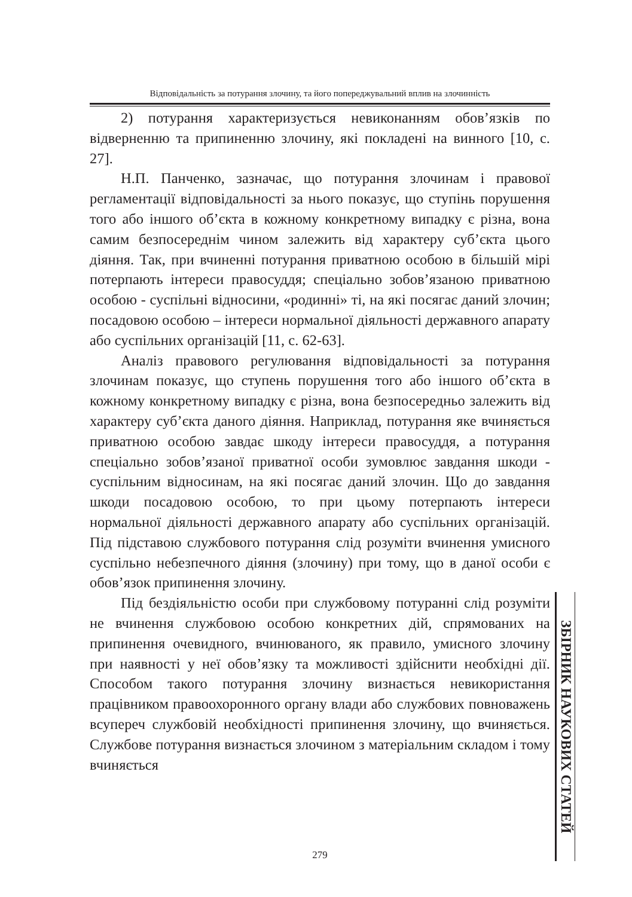Відповідальність за потурання злочину, та його попереджувальний вплив на злочинність
2) потурання характеризується невиконанням обов’язків по відверненню та припиненню злочину, які покладені на винного [10, с. 27].
Н.П. Панченко, зазначає, що потурання злочинам і правової регламентації відповідальності за нього показує, що ступінь порушення того або іншого об’єкта в кожному конкретному випадку є різна, вона самим безпосереднім чином залежить від характеру суб’єкта цього діяння. Так, при вчиненні потурання приватною особою в більшій мірі потерпають інтереси правосуддя; спеціально зобов’язаною приватною особою - суспільні відносини, «родинні» ті, на які посягає даний злочин; посадовою особою – інтереси нормальної діяльності державного апарату або суспільних організацій [11, с. 62-63].
Аналіз правового регулювання відповідальності за потурання злочинам показує, що ступень порушення того або іншого об’єкта в кожному конкретному випадку є різна, вона безпосередньо залежить від характеру суб’єкта даного діяння. Наприклад, потурання яке вчиняється приватною особою завдає шкоду інтереси правосуддя, а потурання спеціально зобов’язаної приватної особи зумовлює завдання шкоди - суспільним відносинам, на які посягає даний злочин. Що до завдання шкоди посадовою особою, то при цьому потерпають інтереси нормальної діяльності державного апарату або суспільних організацій. Під підставою службового потурання слід розуміти вчинення умисного суспільно небезпечного діяння (злочину) при тому, що в даної особи є обов’язок припинення злочину.
Під бездіяльністю особи при службовому потуранні слід розуміти не вчинення службовою особою конкретних дій, спрямованих на припинення очевидного, вчинюваного, як правило, умисного злочину при наявності у неї обов’язку та можливості здійснити необхідні дії. Способом такого потурання злочину визнається невикористання працівником правоохоронного органу влади або службових повноважень всупереч службовій необхідності припинення злочину, що вчиняється. Службове потурання визнається злочином з матеріальним складом і тому вчиняється
ЗБІРНИК НАУКОВИХ СТАТЕЙ
279